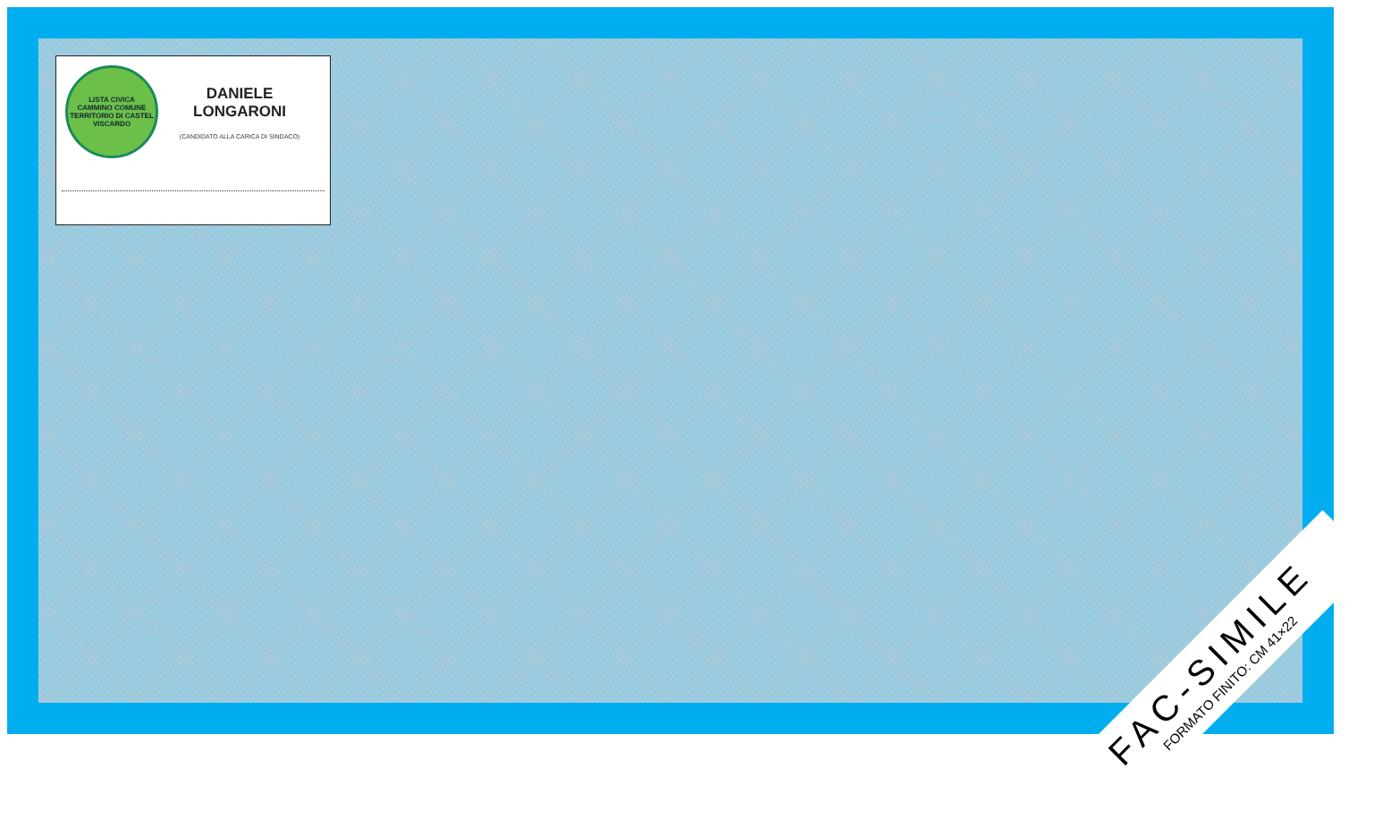LISTA CIVICA
CAMMINO COMUNE
TERRITORIO DI CASTEL VISCARDO
DANIELE LONGARONI
(CANDIDATO ALLA CARICA DI SINDACO)
FAC-SIMILE
FORMATO FINITO: CM 41×22